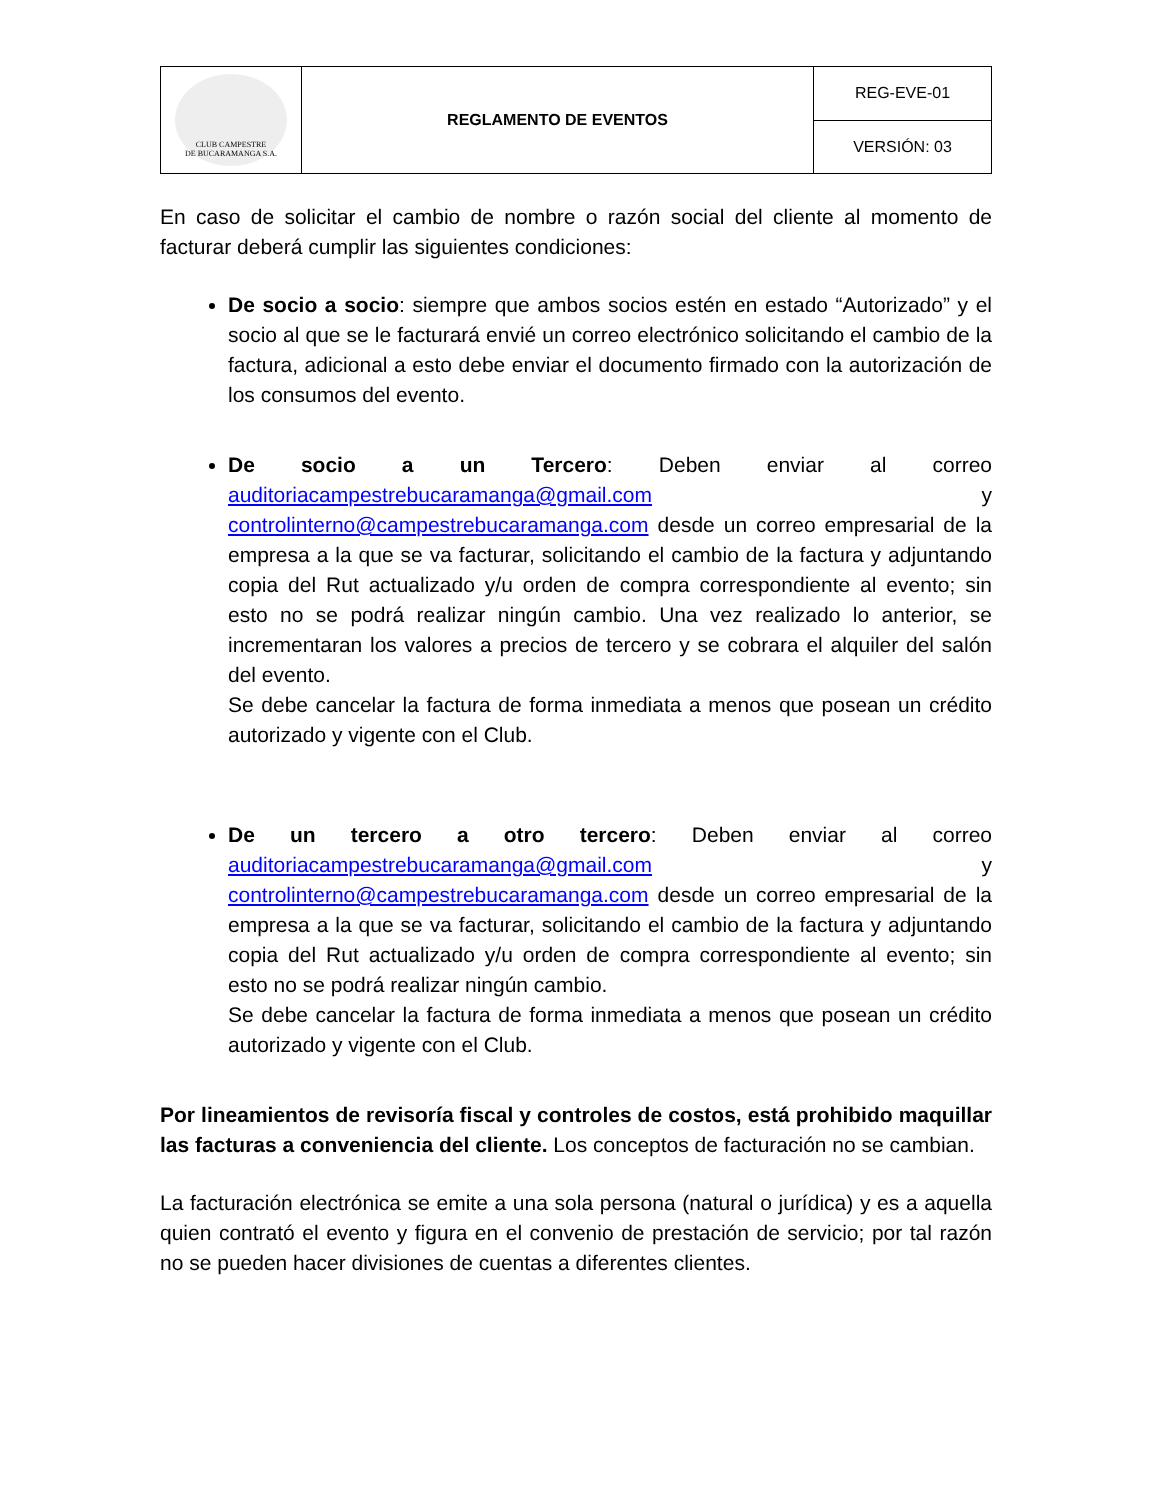| CLUB CAMPESTRE DE BUCARAMANGA S.A. | REGLAMENTO DE EVENTOS | REG-EVE-01 |
| | | VERSIÓN: 03 |
En caso de solicitar el cambio de nombre o razón social del cliente al momento de facturar deberá cumplir las siguientes condiciones:
De socio a socio: siempre que ambos socios estén en estado “Autorizado” y el socio al que se le facturará envié un correo electrónico solicitando el cambio de la factura, adicional a esto debe enviar el documento firmado con la autorización de los consumos del evento.
De socio a un Tercero: Deben enviar al correo auditoriacampestrebucaramanga@gmail.com y controlinterno@campestrebucaramanga.com desde un correo empresarial de la empresa a la que se va facturar, solicitando el cambio de la factura y adjuntando copia del Rut actualizado y/u orden de compra correspondiente al evento; sin esto no se podrá realizar ningún cambio. Una vez realizado lo anterior, se incrementaran los valores a precios de tercero y se cobrara el alquiler del salón del evento.
Se debe cancelar la factura de forma inmediata a menos que posean un crédito autorizado y vigente con el Club.
De un tercero a otro tercero: Deben enviar al correo auditoriacampestrebucaramanga@gmail.com y controlinterno@campestrebucaramanga.com desde un correo empresarial de la empresa a la que se va facturar, solicitando el cambio de la factura y adjuntando copia del Rut actualizado y/u orden de compra correspondiente al evento; sin esto no se podrá realizar ningún cambio.
Se debe cancelar la factura de forma inmediata a menos que posean un crédito autorizado y vigente con el Club.
Por lineamientos de revisoría fiscal y controles de costos, está prohibido maquillar las facturas a conveniencia del cliente. Los conceptos de facturación no se cambian.
La facturación electrónica se emite a una sola persona (natural o jurídica) y es a aquella quien contrató el evento y figura en el convenio de prestación de servicio; por tal razón no se pueden hacer divisiones de cuentas a diferentes clientes.